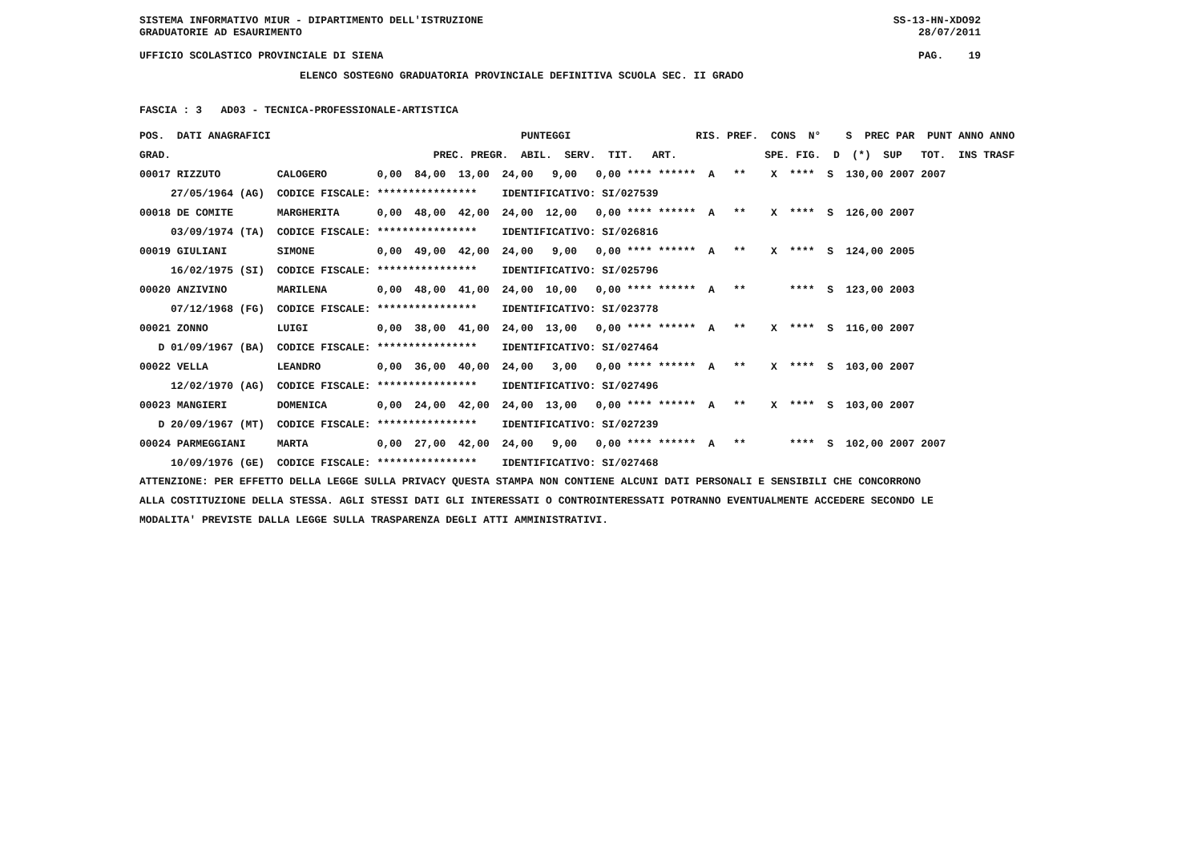SISTEMA INFORMATIVO MIUR - DIPARTIMENTO DELL'ISTRUZIONE SS-13-HN-XDO92
GRADUATORIE AD ESAURIMENTO 28/07/2011
UFFICIO SCOLASTICO PROVINCIALE DI SIENA PAG. 19
ELENCO SOSTEGNO GRADUATORIA PROVINCIALE DEFINITIVA SCUOLA SEC. II GRADO
FASCIA : 3 AD03 - TECNICA-PROFESSIONALE-ARTISTICA
| POS. DATI ANAGRAFICI | | PUNTEGGI RIS. PREF. CONS N° S PREC PAR PUNT ANNO ANNO |
| --- | --- | --- |
| GRAD. | | PREC. PREGR. ABIL. SERV. TIT. ART. SPE. FIG. D (*) SUP TOT. INS TRASF |
| 00017 RIZZUTO | CALOGERO | 0,00 84,00 13,00 24,00 9,00 0,00 **** ****** A ** X **** S 130,00 2007 2007 |
| 27/05/1964 (AG) | CODICE FISCALE: **************** IDENTIFICATIVO: SI/027539 | |
| 00018 DE COMITE | MARGHERITA | 0,00 48,00 42,00 24,00 12,00 0,00 **** ****** A ** X **** S 126,00 2007 |
| 03/09/1974 (TA) | CODICE FISCALE: **************** IDENTIFICATIVO: SI/026816 | |
| 00019 GIULIANI | SIMONE | 0,00 49,00 42,00 24,00 9,00 0,00 **** ****** A ** X **** S 124,00 2005 |
| 16/02/1975 (SI) | CODICE FISCALE: **************** IDENTIFICATIVO: SI/025796 | |
| 00020 ANZIVINO | MARILENA | 0,00 48,00 41,00 24,00 10,00 0,00 **** ****** A ** **** S 123,00 2003 |
| 07/12/1968 (FG) | CODICE FISCALE: **************** IDENTIFICATIVO: SI/023778 | |
| 00021 ZONNO | LUIGI | 0,00 38,00 41,00 24,00 13,00 0,00 **** ****** A ** X **** S 116,00 2007 |
| D 01/09/1967 (BA) | CODICE FISCALE: **************** IDENTIFICATIVO: SI/027464 | |
| 00022 VELLA | LEANDRO | 0,00 36,00 40,00 24,00 3,00 0,00 **** ****** A ** X **** S 103,00 2007 |
| 12/02/1970 (AG) | CODICE FISCALE: **************** IDENTIFICATIVO: SI/027496 | |
| 00023 MANGIERI | DOMENICA | 0,00 24,00 42,00 24,00 13,00 0,00 **** ****** A ** X **** S 103,00 2007 |
| D 20/09/1967 (MT) | CODICE FISCALE: **************** IDENTIFICATIVO: SI/027239 | |
| 00024 PARMEGGIANI | MARTA | 0,00 27,00 42,00 24,00 9,00 0,00 **** ****** A ** **** S 102,00 2007 2007 |
| 10/09/1976 (GE) | CODICE FISCALE: **************** IDENTIFICATIVO: SI/027468 | |
ATTENZIONE: PER EFFETTO DELLA LEGGE SULLA PRIVACY QUESTA STAMPA NON CONTIENE ALCUNI DATI PERSONALI E SENSIBILI CHE CONCORRONO
ALLA COSTITUZIONE DELLA STESSA. AGLI STESSI DATI GLI INTERESSATI O CONTROINTERESSATI POTRANNO EVENTUALMENTE ACCEDERE SECONDO LE
MODALITA' PREVISTE DALLA LEGGE SULLA TRASPARENZA DEGLI ATTI AMMINISTRATIVI.